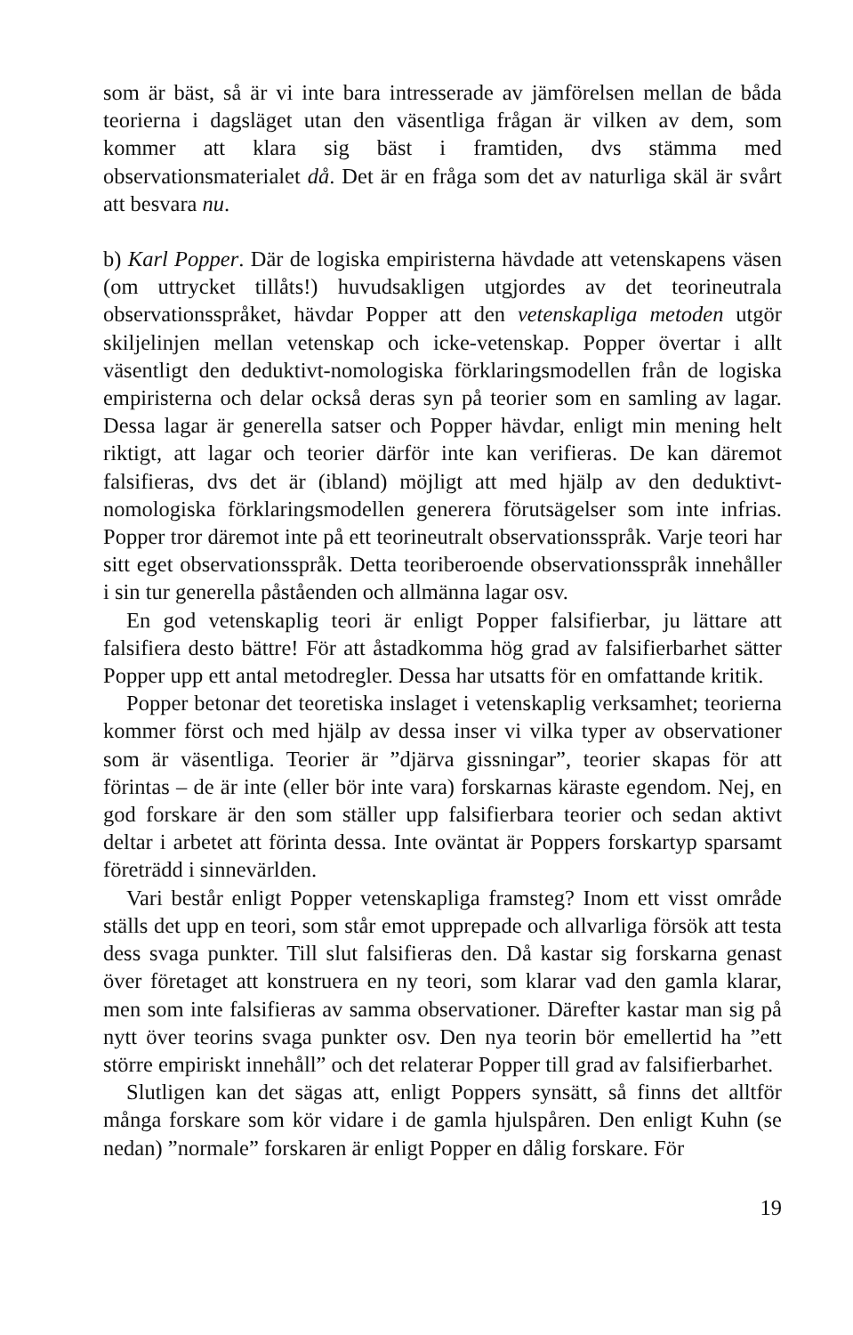som är bäst, så är vi inte bara intresserade av jämförelsen mellan de båda teorierna i dagsläget utan den väsentliga frågan är vilken av dem, som kommer att klara sig bäst i framtiden, dvs stämma med observationsmaterialet då. Det är en fråga som det av naturliga skäl är svårt att besvara nu.
b) Karl Popper. Där de logiska empiristerna hävdade att vetenskapens väsen (om uttrycket tillåts!) huvudsakligen utgjordes av det teorineutrala observationsspråket, hävdar Popper att den vetenskapliga metoden utgör skiljelinjen mellan vetenskap och icke-vetenskap. Popper övertar i allt väsentligt den deduktivt-nomologiska förklaringsmodellen från de logiska empiristerna och delar också deras syn på teorier som en samling av lagar. Dessa lagar är generella satser och Popper hävdar, enligt min mening helt riktigt, att lagar och teorier därför inte kan verifieras. De kan däremot falsifieras, dvs det är (ibland) möjligt att med hjälp av den deduktivt-nomologiska förklaringsmodellen generera förutsägelser som inte infrias. Popper tror däremot inte på ett teorineutralt observationsspråk. Varje teori har sitt eget observationsspråk. Detta teoriberoende observationsspråk innehåller i sin tur generella påståenden och allmänna lagar osv.
En god vetenskaplig teori är enligt Popper falsifierbar, ju lättare att falsifiera desto bättre! För att åstadkomma hög grad av falsifierbarhet sätter Popper upp ett antal metodregler. Dessa har utsatts för en omfattande kritik.
Popper betonar det teoretiska inslaget i vetenskaplig verksamhet; teorierna kommer först och med hjälp av dessa inser vi vilka typer av observationer som är väsentliga. Teorier är ”djärva gissningar”, teorier skapas för att förintas – de är inte (eller bör inte vara) forskarnas käraste egendom. Nej, en god forskare är den som ställer upp falsifierbara teorier och sedan aktivt deltar i arbetet att förinta dessa. Inte oväntat är Poppers forskartyp sparsamt företrädd i sinnevärlden.
Vari består enligt Popper vetenskapliga framsteg? Inom ett visst område ställs det upp en teori, som står emot upprepade och allvarliga försök att testa dess svaga punkter. Till slut falsifieras den. Då kastar sig forskarna genast över företaget att konstruera en ny teori, som klarar vad den gamla klarar, men som inte falsifieras av samma observationer. Därefter kastar man sig på nytt över teorins svaga punkter osv. Den nya teorin bör emellertid ha ”ett större empiriskt innehåll” och det relaterar Popper till grad av falsifierbarhet.
Slutligen kan det sägas att, enligt Poppers synsätt, så finns det alltför många forskare som kör vidare i de gamla hjulspåren. Den enligt Kuhn (se nedan) ”normale” forskaren är enligt Popper en dålig forskare. För
19